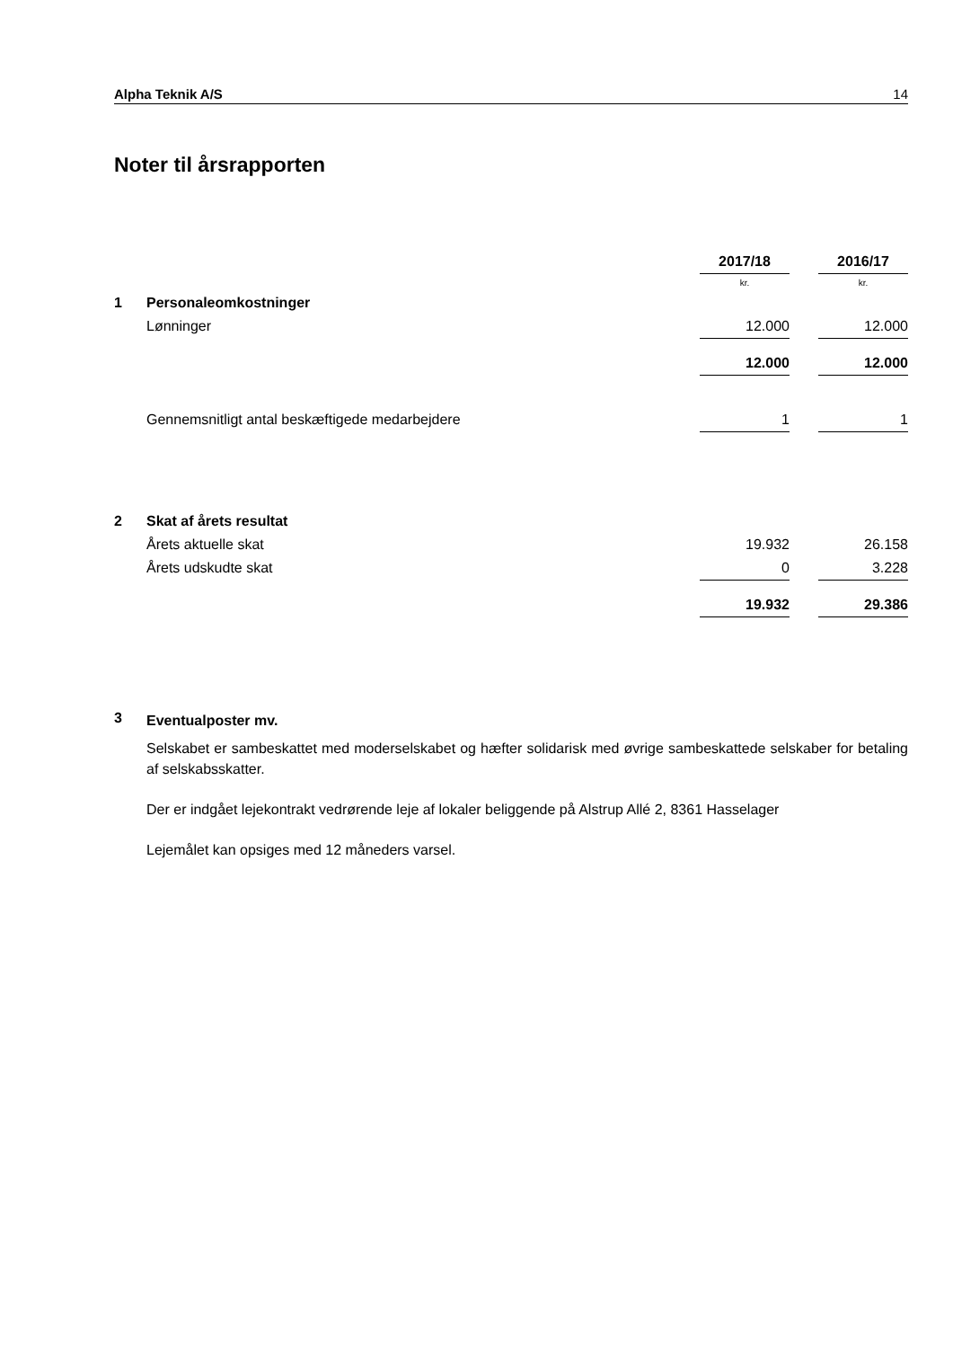Alpha Teknik A/S 14
Noter til årsrapporten
| | | 2017/18 | | 2016/17 |
| | | kr. | | kr. |
| 1 | Personaleomkostninger | | | |
| | Lønninger | 12.000 | | 12.000 |
| | | 12.000 | | 12.000 |
| | Gennemsnitligt antal beskæftigede medarbejdere | 1 | | 1 |
| 2 | Skat af årets resultat | | | |
| | Årets aktuelle skat | 19.932 | | 26.158 |
| | Årets udskudte skat | 0 | | 3.228 |
| | | 19.932 | | 29.386 |
3
Eventualposter mv.
Selskabet er sambeskattet med moderselskabet og hæfter solidarisk med øvrige sambeskattede selskaber for betaling af selskabsskatter.
Der er indgået lejekontrakt vedrørende leje af lokaler beliggende på Alstrup Allé 2, 8361 Hasselager
Lejemålet kan opsiges med 12 måneders varsel.